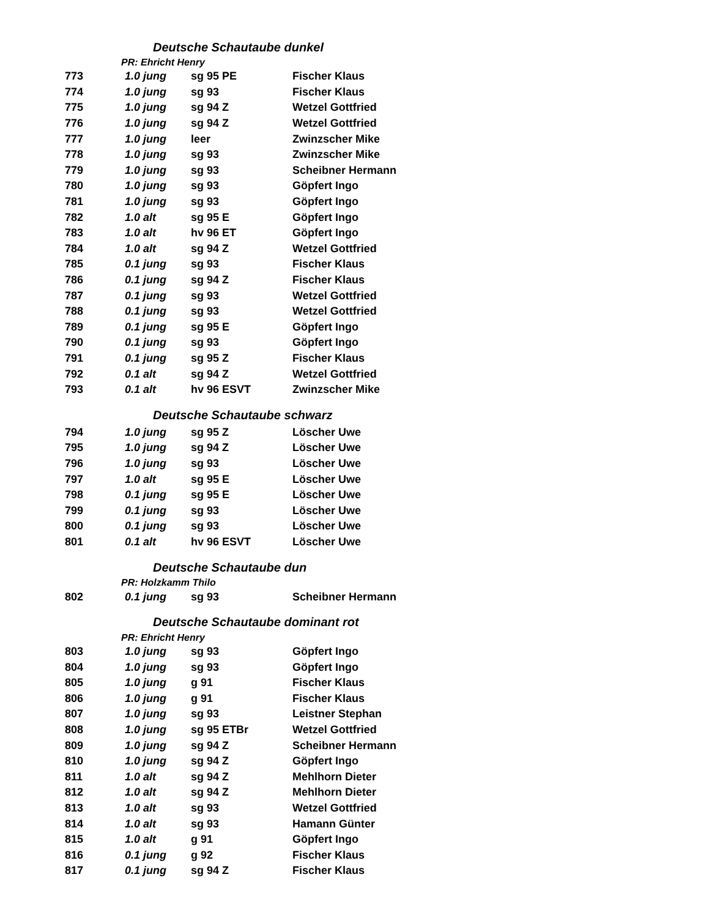| Deutsche Schautaube dunkel | | | |
| PR: Ehricht Henry | | | |
| 773 | 1.0 jung | sg 95 PE | Fischer Klaus |
| 774 | 1.0 jung | sg 93 | Fischer Klaus |
| 775 | 1.0 jung | sg 94 Z | Wetzel Gottfried |
| 776 | 1.0 jung | sg 94 Z | Wetzel Gottfried |
| 777 | 1.0 jung | leer | Zwinzscher Mike |
| 778 | 1.0 jung | sg 93 | Zwinzscher Mike |
| 779 | 1.0 jung | sg 93 | Scheibner Hermann |
| 780 | 1.0 jung | sg 93 | Göpfert Ingo |
| 781 | 1.0 jung | sg 93 | Göpfert Ingo |
| 782 | 1.0 alt | sg 95 E | Göpfert Ingo |
| 783 | 1.0 alt | hv 96 ET | Göpfert Ingo |
| 784 | 1.0 alt | sg 94 Z | Wetzel Gottfried |
| 785 | 0.1 jung | sg 93 | Fischer Klaus |
| 786 | 0.1 jung | sg 94 Z | Fischer Klaus |
| 787 | 0.1 jung | sg 93 | Wetzel Gottfried |
| 788 | 0.1 jung | sg 93 | Wetzel Gottfried |
| 789 | 0.1 jung | sg 95 E | Göpfert Ingo |
| 790 | 0.1 jung | sg 93 | Göpfert Ingo |
| 791 | 0.1 jung | sg 95 Z | Fischer Klaus |
| 792 | 0.1 alt | sg 94 Z | Wetzel Gottfried |
| 793 | 0.1 alt | hv 96 ESVT | Zwinzscher Mike |
| Deutsche Schautaube schwarz | | | |
| 794 | 1.0 jung | sg 95 Z | Löscher Uwe |
| 795 | 1.0 jung | sg 94 Z | Löscher Uwe |
| 796 | 1.0 jung | sg 93 | Löscher Uwe |
| 797 | 1.0 alt | sg 95 E | Löscher Uwe |
| 798 | 0.1 jung | sg 95 E | Löscher Uwe |
| 799 | 0.1 jung | sg 93 | Löscher Uwe |
| 800 | 0.1 jung | sg 93 | Löscher Uwe |
| 801 | 0.1 alt | hv 96 ESVT | Löscher Uwe |
| Deutsche Schautaube dun | | | |
| PR: Holzkamm Thilo | | | |
| 802 | 0.1 jung | sg 93 | Scheibner Hermann |
| Deutsche Schautaube dominant rot | | | |
| PR: Ehricht Henry | | | |
| 803 | 1.0 jung | sg 93 | Göpfert Ingo |
| 804 | 1.0 jung | sg 93 | Göpfert Ingo |
| 805 | 1.0 jung | g 91 | Fischer Klaus |
| 806 | 1.0 jung | g 91 | Fischer Klaus |
| 807 | 1.0 jung | sg 93 | Leistner Stephan |
| 808 | 1.0 jung | sg 95 ETBr | Wetzel Gottfried |
| 809 | 1.0 jung | sg 94 Z | Scheibner Hermann |
| 810 | 1.0 jung | sg 94 Z | Göpfert Ingo |
| 811 | 1.0 alt | sg 94 Z | Mehlhorn Dieter |
| 812 | 1.0 alt | sg 94 Z | Mehlhorn Dieter |
| 813 | 1.0 alt | sg 93 | Wetzel Gottfried |
| 814 | 1.0 alt | sg 93 | Hamann Günter |
| 815 | 1.0 alt | g 91 | Göpfert Ingo |
| 816 | 0.1 jung | g 92 | Fischer Klaus |
| 817 | 0.1 jung | sg 94 Z | Fischer Klaus |